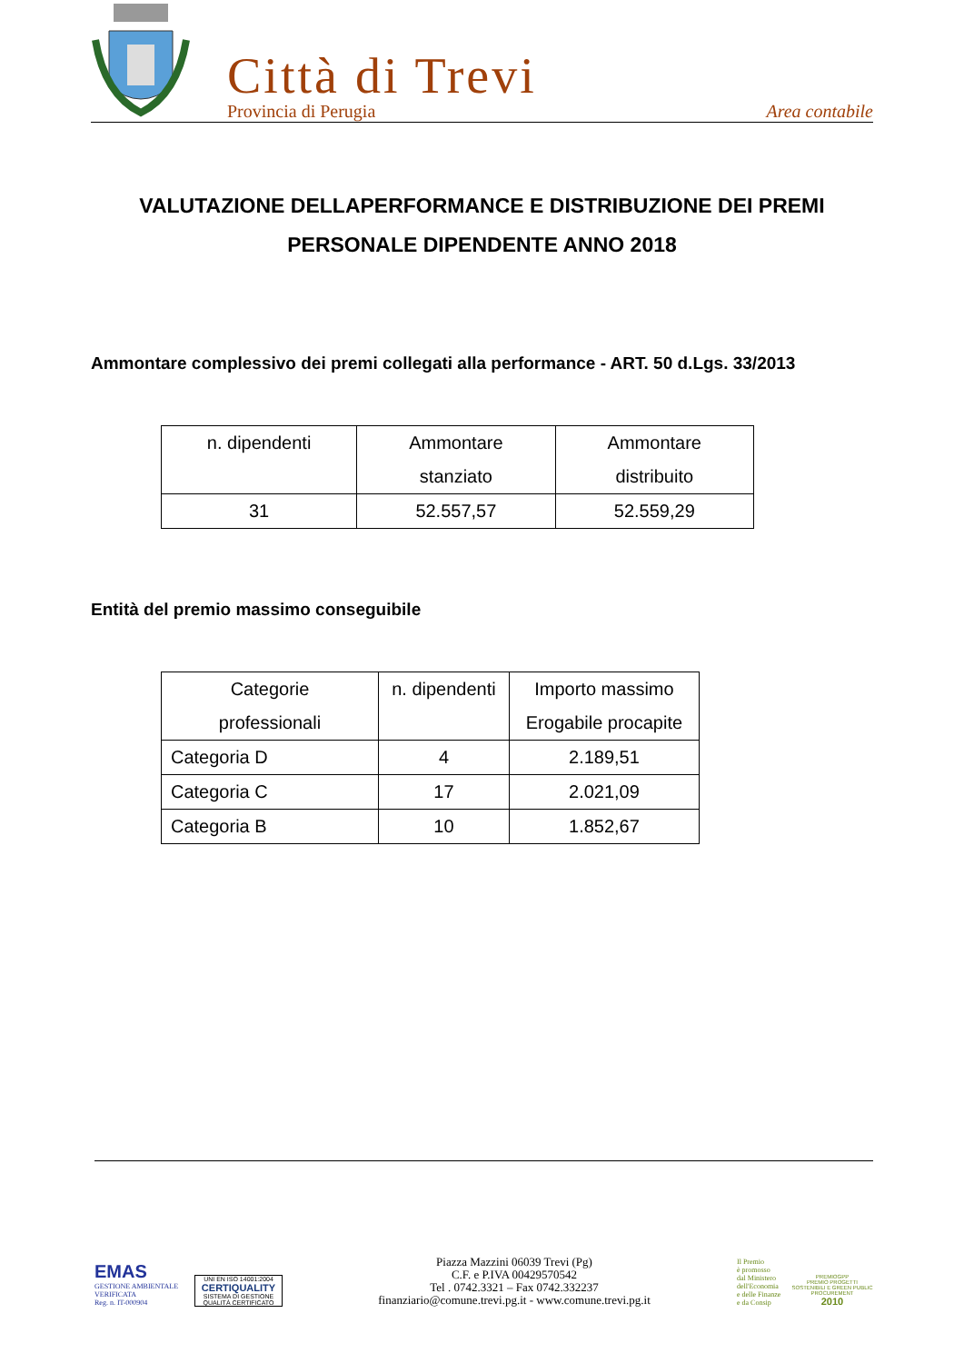Città di Trevi
Provincia di Perugia Area contabile
VALUTAZIONE DELLAPERFORMANCE E DISTRIBUZIONE DEI PREMI
PERSONALE DIPENDENTE ANNO 2018
Ammontare complessivo dei premi collegati alla performance - ART. 50 d.Lgs. 33/2013
| n. dipendenti | Ammontare stanziato | Ammontare distribuito |
| --- | --- | --- |
| 31 | 52.557,57 | 52.559,29 |
Entità del premio massimo conseguibile
| Categorie professionali | n. dipendenti | Importo massimo Erogabile procapite |
| --- | --- | --- |
| Categoria D | 4 | 2.189,51 |
| Categoria C | 17 | 2.021,09 |
| Categoria B | 10 | 1.852,67 |
EMAS
GESTIONE AMBIENTALE
VERIFICATA
Reg. n. IT-000904
UNI EN ISO 14001:2004
CERTIQUALITY
SISTEMA DI GESTIONE QUALITÀ CERTIFICATO
Piazza Mazzini 06039 Trevi (Pg)
C.F. e P.IVA 00429570542
Tel . 0742.3321 – Fax 0742.332237
finanziario@comune.trevi.pg.it - www.comune.trevi.pg.it
Il Premio
è promosso
dal Ministero
dell'Economia
e delle Finanze
e da Consip
PREMIOGPP
PREMIO PROGETTI SOSTENIBILI E GREEN PUBLIC PROCUREMENT
2010